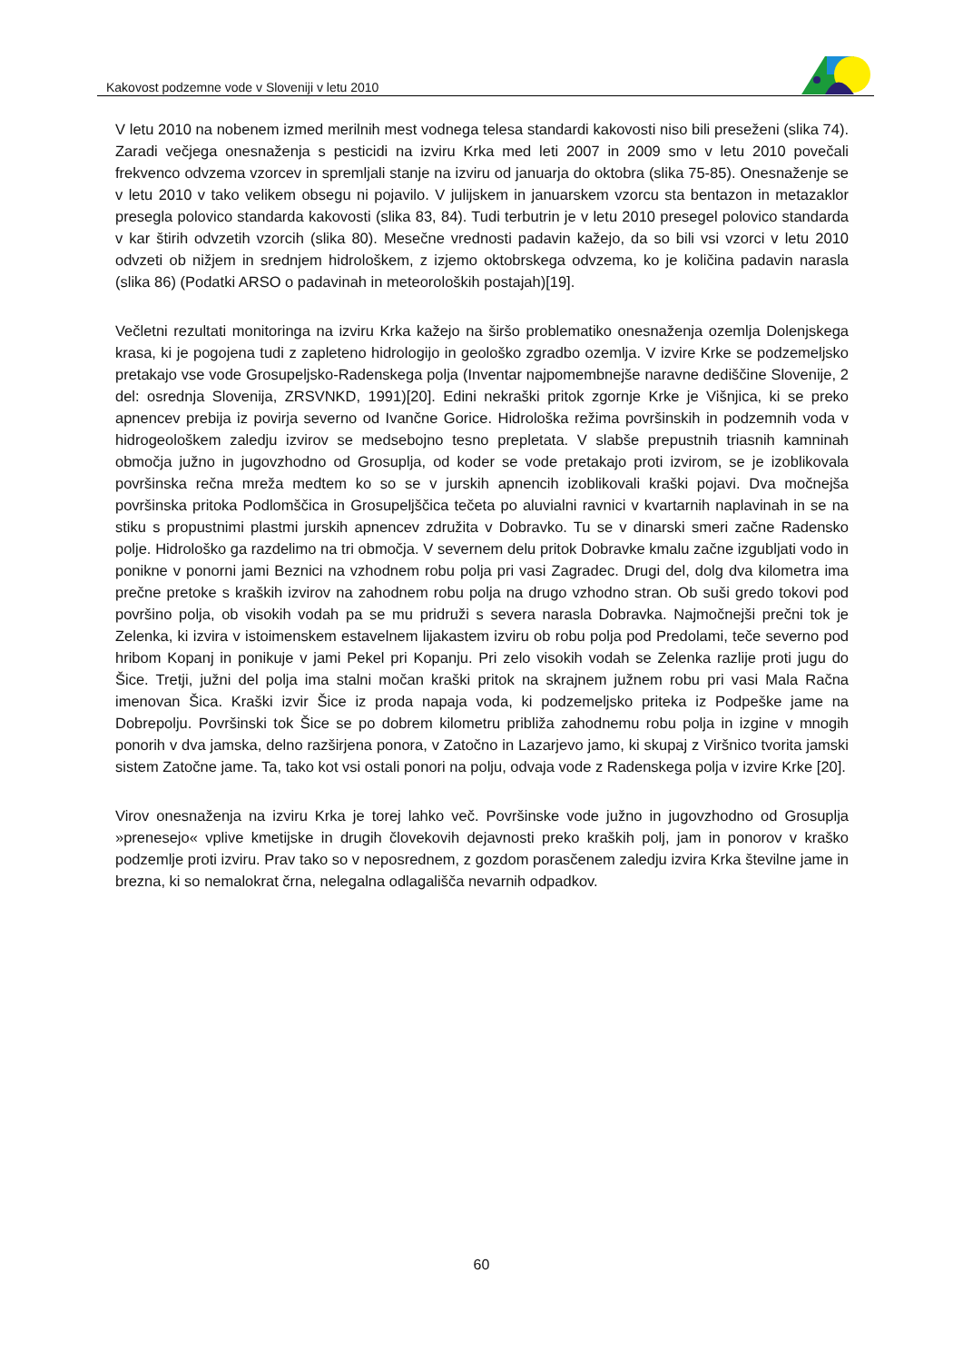Kakovost podzemne vode v Sloveniji v letu 2010
V letu 2010 na nobenem izmed merilnih mest vodnega telesa standardi kakovosti niso bili preseženi (slika 74). Zaradi večjega onesnaženja s pesticidi na izviru Krka med leti 2007 in 2009 smo v letu 2010 povečali frekvenco odvzema vzorcev in spremljali stanje na izviru od januarja do oktobra (slika 75-85). Onesnaženje se v letu 2010 v tako velikem obsegu ni pojavilo. V julijskem in januarskem vzorcu sta bentazon in metazaklor presegla polovico standarda kakovosti (slika 83, 84). Tudi terbutrin je v letu 2010 presegel polovico standarda v kar štirih odvzetih vzorcih (slika 80). Mesečne vrednosti padavin kažejo, da so bili vsi vzorci v letu 2010 odvzeti ob nižjem in srednjem hidrološkem, z izjemo oktobrskega odvzema, ko je količina padavin narasla (slika 86) (Podatki ARSO o padavinah in meteoroloških postajah)[19].
Večletni rezultati monitoringa na izviru Krka kažejo na širšo problematiko onesnaženja ozemlja Dolenjskega krasa, ki je pogojena tudi z zapleteno hidrologijo in geološko zgradbo ozemlja. V izvire Krke se podzemeljsko pretakajo vse vode Grosupeljsko-Radenskega polja (Inventar najpomembnejše naravne dediščine Slovenije, 2 del: osrednja Slovenija, ZRSVNKD, 1991)[20]. Edini nekraški pritok zgornje Krke je Višnjica, ki se preko apnencev prebija iz povirja severno od Ivančne Gorice. Hidrološka režima površinskih in podzemnih voda v hidrogeološkem zaledju izvirov se medsebojno tesno prepletata. V slabše prepustnih triasnih kamninah območja južno in jugovzhodno od Grosuplja, od koder se vode pretakajo proti izvirom, se je izoblikovala površinska rečna mreža medtem ko so se v jurskih apnencih izoblikovali kraški pojavi. Dva močnejša površinska pritoka Podlomščica in Grosupeljščica tečeta po aluvialni ravnici v kvartarnih naplavinah in se na stiku s propustnimi plastmi jurskih apnencev združita v Dobravko. Tu se v dinarski smeri začne Radensko polje. Hidrološko ga razdelimo na tri območja. V severnem delu pritok Dobravke kmalu začne izgubljati vodo in ponikne v ponorni jami Beznici na vzhodnem robu polja pri vasi Zagradec. Drugi del, dolg dva kilometra ima prečne pretoke s kraških izvirov na zahodnem robu polja na drugo vzhodno stran. Ob suši gredo tokovi pod površino polja, ob visokih vodah pa se mu pridruži s severa narasla Dobravka. Najmočnejši prečni tok je Zelenka, ki izvira v istoimenskem estavelnem lijakastem izviru ob robu polja pod Predolami, teče severno pod hribom Kopanj in ponikuje v jami Pekel pri Kopanju. Pri zelo visokih vodah se Zelenka razlije proti jugu do Šice. Tretji, južni del polja ima stalni močan kraški pritok na skrajnem južnem robu pri vasi Mala Račna imenovan Šica. Kraški izvir Šice iz proda napaja voda, ki podzemeljsko priteka iz Podpeške jame na Dobrepolju. Površinski tok Šice se po dobrem kilometru približa zahodnemu robu polja in izgine v mnogih ponorih v dva jamska, delno razširjena ponora, v Zatočno in Lazarjevo jamo, ki skupaj z Viršnico tvorita jamski sistem Zatočne jame. Ta, tako kot vsi ostali ponori na polju, odvaja vode z Radenskega polja v izvire Krke [20].
Virov onesnaženja na izviru Krka je torej lahko več. Površinske vode južno in jugovzhodno od Grosuplja »prenesejo« vplive kmetijske in drugih človekovih dejavnosti preko kraških polj, jam in ponorov v kraško podzemlje proti izviru. Prav tako so v neposrednem, z gozdom porasčenem zaledju izvira Krka številne jame in brezna, ki so nemalokrat črna, nelegalna odlagališča nevarnih odpadkov.
60